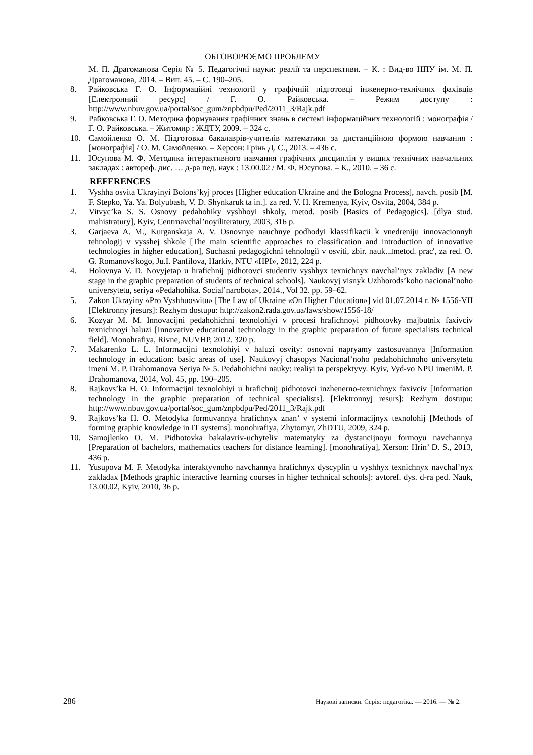ОБГОВОРЮЄМО ПРОБЛЕМУ
М. П. Драгоманова Серія № 5. Педагогічні науки: реалії та перспективи. – К. : Вид-во НПУ ім. М. П. Драгоманова, 2014. – Вип. 45. – С. 190–205.
8. Райковська Г. О. Інформаційні технології у графічній підготовці інженерно-технічних фахівців [Електронний ресурс] / Г. О. Райковська. – Режим доступу : http://www.nbuv.gov.ua/portal/soc_gum/znpbdpu/Ped/2011_3/Rajk.pdf
9. Райковська Г. О. Методика формування графічних знань в системі інформаційних технологій : монографія / Г. О. Райковська. – Житомир : ЖДТУ, 2009. – 324 с.
10. Самойленко О. М. Підготовка бакалаврів-учителів математики за дистанційною формою навчання : [монографія] / О. М. Самойленко. – Херсон: Грінь Д. С., 2013. – 436 с.
11. Юсупова М. Ф. Методика інтерактивного навчання графічних дисциплін у вищих технічних навчальних закладах : автореф. дис. … д-ра пед. наук : 13.00.02 / М. Ф. Юсупова. – К., 2010. – 36 с.
REFERENCES
1. Vyshha osvita Ukrayinyi Bolons’kyj proces [Higher education Ukraine and the Bologna Process], navch. posib [M. F. Stepko, Ya. Ya. Bolyubash, V. D. Shynkaruk ta in.]. za red. V. H. Kremenya, Kyiv, Osvita, 2004, 384 p.
2. Vitvyc’ka S. S. Osnovy pedahohiky vyshhoyi shkoly, metod. posib [Basics of Pedagogics]. [dlya stud. mahistratury], Kyiv, Centrnavchal’noyiliteratury, 2003, 316 p.
3. Garjaeva A. M., Kurganskaja A. V. Osnovnye nauchnye podhodyi klassifikacii k vnedreniju innovacionnyh tehnologij v vysshej shkole [The main scientific approaches to classification and introduction of innovative technologies in higher education], Suchasni pedagogichni tehnologiї v osviti, zbir. nauk.□metod. prac', za red. O. G. Romanovs'kogo, Ju.I. Panfilova, Harkiv, NTU «HPI», 2012, 224 p.
4. Holovnya V. D. Novyjetap u hrafichnij pidhotovci studentiv vyshhyx texnichnyx navchal’nyx zakladiv [A new stage in the graphic preparation of students of technical schools]. Naukovyj visnyk Uzhhorods’koho nacional’noho universytetu, seriya «Pedahohika. Social’narobota», 2014., Vol 32. pp. 59–62.
5. Zakon Ukrayiny «Pro Vyshhuosvitu» [The Law of Ukraine «On Higher Education»] vid 01.07.2014 r. № 1556-VII [Elektronny jresurs]: Rezhym dostupu: http://zakon2.rada.gov.ua/laws/show/1556-18/
6. Kozyar M. M. Innovacijni pedahohichni texnolohiyi v procesi hrafichnoyi pidhotovky majbutnix faxivciv texnichnoyi haluzi [Innovative educational technology in the graphic preparation of future specialists technical field]. Monohrafiya, Rivne, NUVHP, 2012. 320 p.
7. Makarenko L. L. Informacijni texnolohiyi v haluzi osvity: osnovni napryamy zastosuvannya [Information technology in education: basic areas of use]. Naukovyj chasopys Nacional’noho pedahohichnoho universytetu imeni M. P. Drahomanova Seriya № 5. Pedahohichni nauky: realiyi ta perspektyvy. Kyiv, Vyd-vo NPU imeniM. P. Drahomanova, 2014, Vol. 45, pp. 190–205.
8. Rajkovs’ka H. O. Informacijni texnolohiyi u hrafichnij pidhotovci inzhenerno-texnichnyx faxivciv [Information technology in the graphic preparation of technical specialists]. [Elektronnyj resurs]: Rezhym dostupu: http://www.nbuv.gov.ua/portal/soc_gum/znpbdpu/Ped/2011_3/Rajk.pdf
9. Rajkovs’ka H. O. Metodyka formuvannya hrafichnyx znan’ v systemi informacijnyx texnolohij [Methods of forming graphic knowledge in IT systems]. monohrafiya, Zhytomyr, ZhDTU, 2009, 324 p.
10. Samojlenko O. M. Pidhotovka bakalavriv-uchyteliv matematyky za dystancijnoyu formoyu navchannya [Preparation of bachelors, mathematics teachers for distance learning]. [monohrafiya], Xerson: Hrin’ D. S., 2013, 436 p.
11. Yusupova M. F. Metodyka interaktyvnoho navchannya hrafichnyx dyscyplin u vyshhyx texnichnyx navchal’nyx zakladax [Methods graphic interactive learning courses in higher technical schools]: avtoref. dys. d-ra ped. Nauk, 13.00.02, Kyiv, 2010, 36 p.
286 Наукові записки. Серія: педагогіка. — 2016. — № 2.